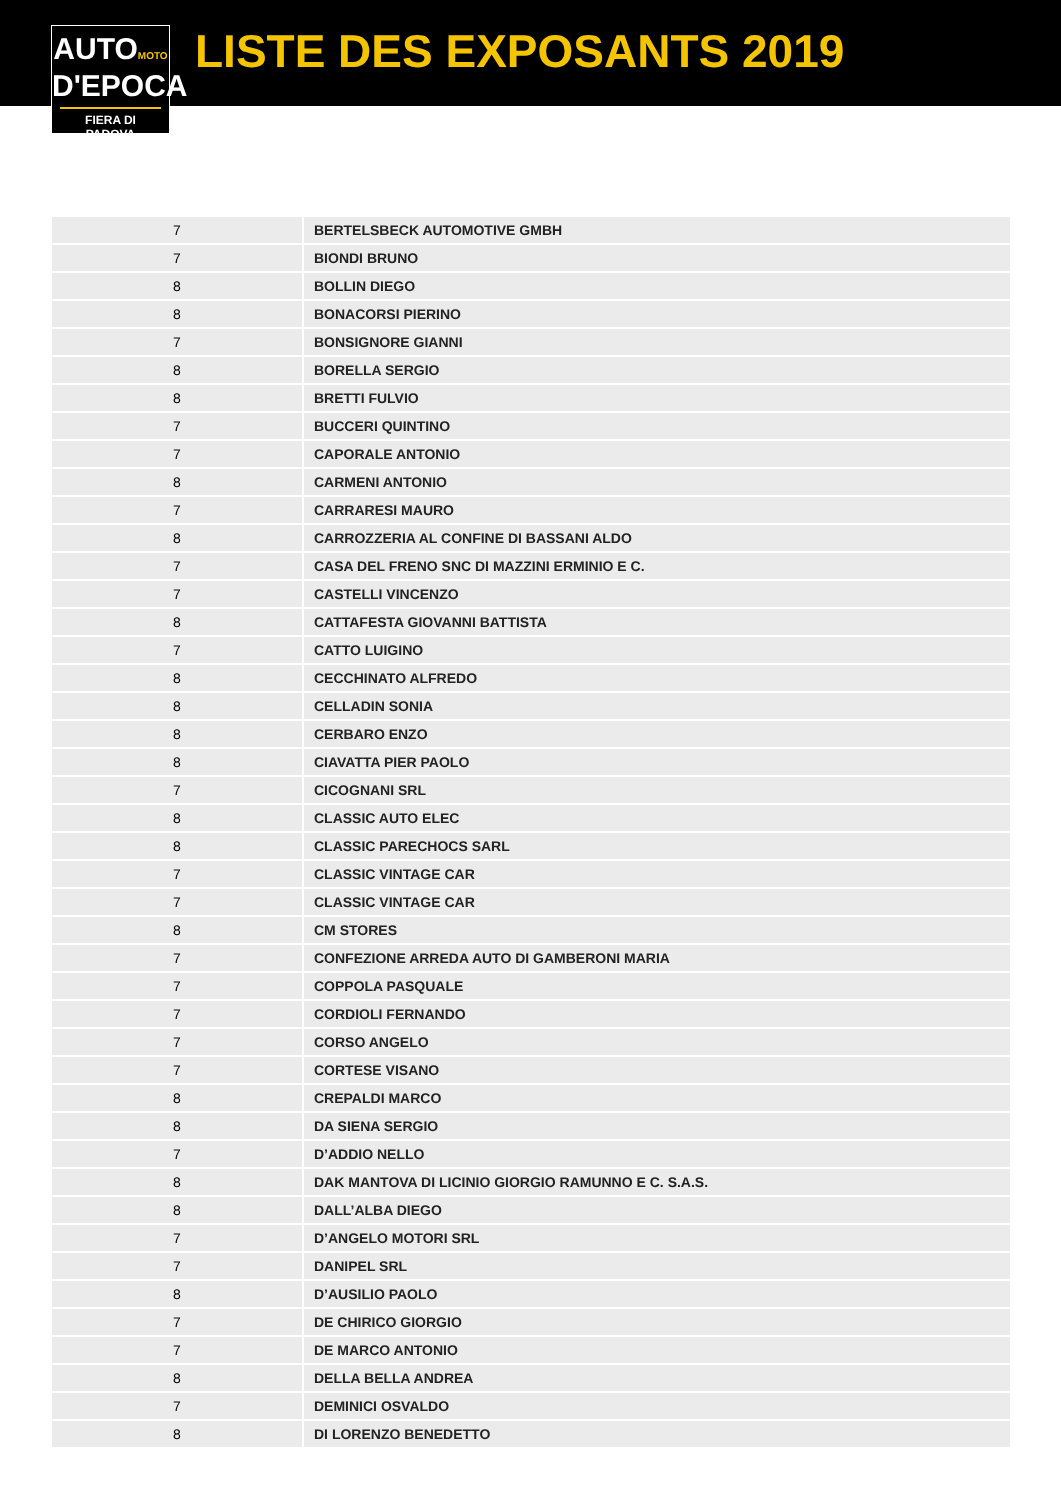AUTOMOTO
D'EPOCA
FIERA DI PADOVA
LISTE DES EXPOSANTS 2019
| 7 | BERTELSBECK AUTOMOTIVE GMBH |
| 7 | BIONDI BRUNO |
| 8 | BOLLIN DIEGO |
| 8 | BONACORSI PIERINO |
| 7 | BONSIGNORE GIANNI |
| 8 | BORELLA SERGIO |
| 8 | BRETTI FULVIO |
| 7 | BUCCERI QUINTINO |
| 7 | CAPORALE ANTONIO |
| 8 | CARMENI ANTONIO |
| 7 | CARRARESI MAURO |
| 8 | CARROZZERIA AL CONFINE DI BASSANI ALDO |
| 7 | CASA DEL FRENO SNC DI MAZZINI ERMINIO E C. |
| 7 | CASTELLI VINCENZO |
| 8 | CATTAFESTA GIOVANNI BATTISTA |
| 7 | CATTO LUIGINO |
| 8 | CECCHINATO ALFREDO |
| 8 | CELLADIN SONIA |
| 8 | CERBARO ENZO |
| 8 | CIAVATTA PIER PAOLO |
| 7 | CICOGNANI SRL |
| 8 | CLASSIC AUTO ELEC |
| 8 | CLASSIC PARECHOCS SARL |
| 7 | CLASSIC VINTAGE CAR |
| 7 | CLASSIC VINTAGE CAR |
| 8 | CM STORES |
| 7 | CONFEZIONE ARREDA AUTO DI GAMBERONI MARIA |
| 7 | COPPOLA PASQUALE |
| 7 | CORDIOLI FERNANDO |
| 7 | CORSO ANGELO |
| 7 | CORTESE VISANO |
| 8 | CREPALDI MARCO |
| 8 | DA SIENA SERGIO |
| 7 | D’ADDIO NELLO |
| 8 | DAK MANTOVA DI LICINIO GIORGIO RAMUNNO E C. S.A.S. |
| 8 | DALL’ALBA DIEGO |
| 7 | D’ANGELO MOTORI SRL |
| 7 | DANIPEL SRL |
| 8 | D’AUSILIO PAOLO |
| 7 | DE CHIRICO GIORGIO |
| 7 | DE MARCO ANTONIO |
| 8 | DELLA BELLA ANDREA |
| 7 | DEMINICI OSVALDO |
| 8 | DI LORENZO BENEDETTO |